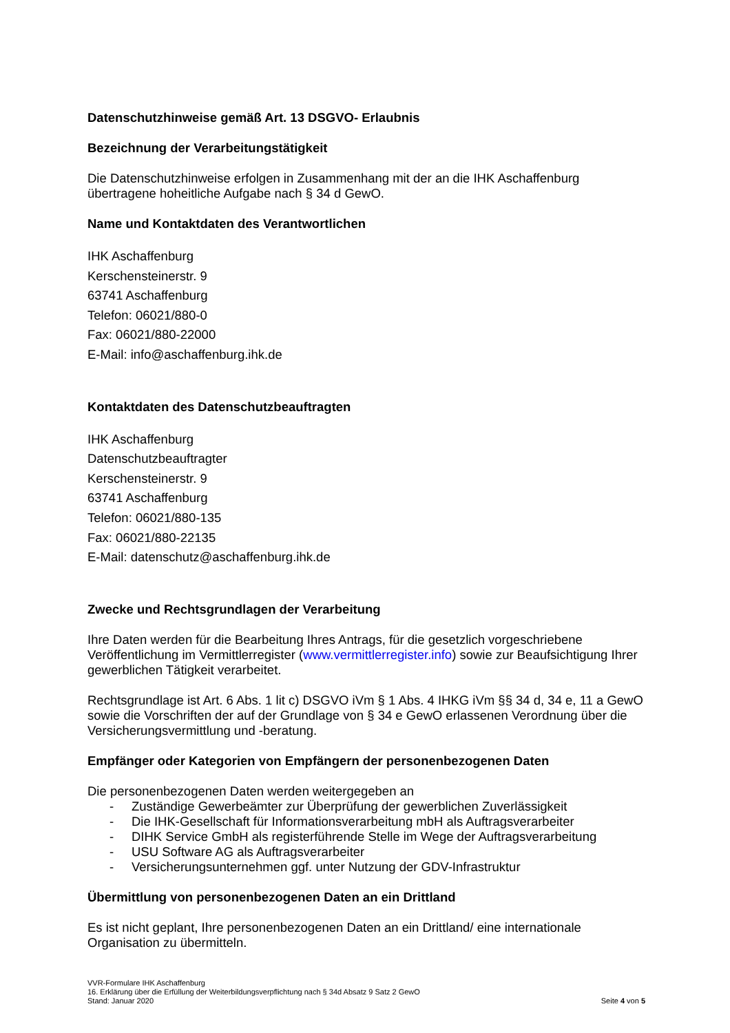Datenschutzhinweise gemäß Art. 13 DSGVO- Erlaubnis
Bezeichnung der Verarbeitungstätigkeit
Die Datenschutzhinweise erfolgen in Zusammenhang mit der an die IHK Aschaffenburg übertragene hoheitliche Aufgabe nach § 34 d GewO.
Name und Kontaktdaten des Verantwortlichen
IHK Aschaffenburg
Kerschensteinerstr. 9
63741 Aschaffenburg
Telefon: 06021/880-0
Fax: 06021/880-22000
E-Mail: info@aschaffenburg.ihk.de
Kontaktdaten des Datenschutzbeauftragten
IHK Aschaffenburg
Datenschutzbeauftragter
Kerschensteinerstr. 9
63741 Aschaffenburg
Telefon: 06021/880-135
Fax: 06021/880-22135
E-Mail: datenschutz@aschaffenburg.ihk.de
Zwecke und Rechtsgrundlagen der Verarbeitung
Ihre Daten werden für die Bearbeitung Ihres Antrags, für die gesetzlich vorgeschriebene Veröffentlichung im Vermittlerregister (www.vermittlerregister.info) sowie zur Beaufsichtigung Ihrer gewerblichen Tätigkeit verarbeitet.
Rechtsgrundlage ist Art. 6 Abs. 1 lit c) DSGVO iVm § 1 Abs. 4 IHKG iVm §§ 34 d, 34 e, 11 a GewO sowie die Vorschriften der auf der Grundlage von § 34 e GewO erlassenen Verordnung über die Versicherungsvermittlung und -beratung.
Empfänger oder Kategorien von Empfängern der personenbezogenen Daten
Die personenbezogenen Daten werden weitergegeben an
- Zuständige Gewerbeämter zur Überprüfung der gewerblichen Zuverlässigkeit
- Die IHK-Gesellschaft für Informationsverarbeitung mbH als Auftragsverarbeiter
- DIHK Service GmbH als registerführende Stelle im Wege der Auftragsverarbeitung
- USU Software AG als Auftragsverarbeiter
- Versicherungsunternehmen ggf. unter Nutzung der GDV-Infrastruktur
Übermittlung von personenbezogenen Daten an ein Drittland
Es ist nicht geplant, Ihre personenbezogenen Daten an ein Drittland/ eine internationale Organisation zu übermitteln.
VVR-Formulare IHK Aschaffenburg
16. Erklärung über die Erfüllung der Weiterbildungsverpflichtung nach § 34d Absatz 9 Satz 2 GewO
Stand: Januar 2020 Seite 4 von 5